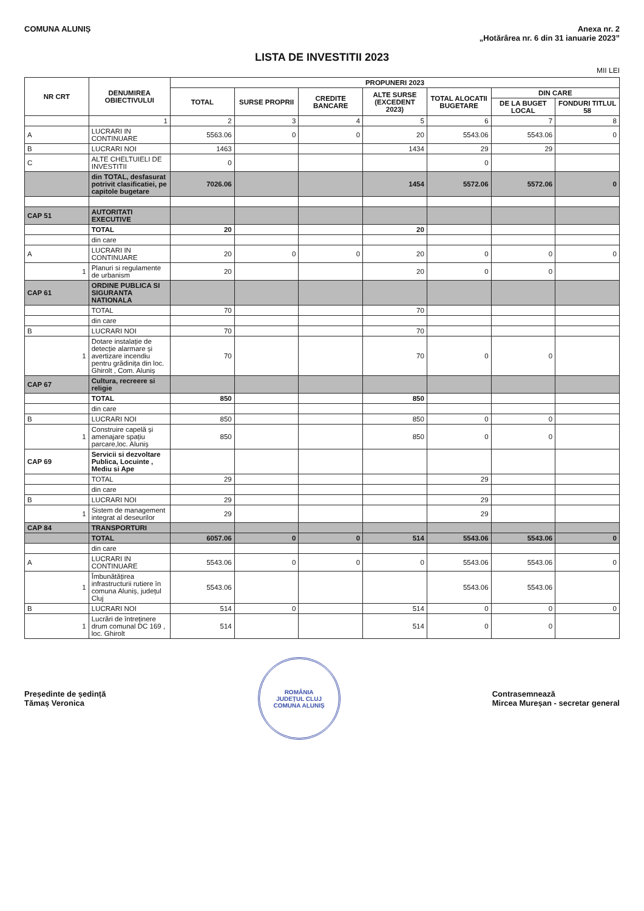COMUNA ALUNIȘ Anexa nr. 2
„Hotărârea nr. 6 din 31 ianuarie 2023”
LISTA DE INVESTITII 2023
MII LEI
| NR CRT | DENUMIREA OBIECTIVULUI | PROPUNERI 2023 | | | | | | |
| --- | --- | --- | --- | --- | --- | --- | --- | --- |
| | | TOTAL | SURSE PROPRII | CREDITE BANCARE | ALTE SURSE (EXCEDENT 2023) | TOTAL ALOCATII BUGETARE | DIN CARE | |
| | | | | | | | DE LA BUGET LOCAL | FONDURI TITLUL 58 |
| | 1 | 2 | 3 | 4 | 5 | 6 | 7 | 8 |
| A | LUCRARI IN CONTINUARE | 5563.06 | 0 | 0 | 20 | 5543.06 | 5543.06 | 0 |
| B | LUCRARI NOI | 1463 | | | 1434 | 29 | 29 | |
| C | ALTE CHELTUIELI DE INVESTITII | 0 | | | | 0 | | |
| | din TOTAL, desfasurat potrivit clasificatiei, pe capitole bugetare | 7026.06 | | | 1454 | 5572.06 | 5572.06 | 0 |
| CAP 51 | AUTORITATI EXECUTIVE | | | | | | | |
| | TOTAL | 20 | | | 20 | | | |
| | din care | | | | | | | |
| A | LUCRARI IN CONTINUARE | 20 | 0 | 0 | 20 | 0 | 0 | 0 |
| 1 | Planuri si regulamente de urbanism | 20 | | | 20 | 0 | 0 | |
| CAP 61 | ORDINE PUBLICA SI SIGURANTA NATIONALA | | | | | | | |
| | TOTAL | 70 | | | 70 | | | |
| | din care | | | | | | | |
| B | LUCRARI NOI | 70 | | | 70 | | | |
| 1 | Dotare instalație de detecție alarmare și avertizare incendiu pentru grădinița din loc. Ghirolt , Com. Aluniș | 70 | | | 70 | 0 | 0 | |
| CAP 67 | Cultura, recreere si religie | | | | | | | |
| | TOTAL | 850 | | | 850 | | | |
| | din care | | | | | | | |
| B | LUCRARI NOI | 850 | | | 850 | 0 | 0 | |
| 1 | Construire capelă și amenajare spațiu parcare,loc. Aluniș | 850 | | | 850 | 0 | 0 | |
| CAP 69 | Servicii si dezvoltare Publica, Locuinte , Mediu si Ape | | | | | | | |
| | TOTAL | 29 | | | | 29 | | |
| | din care | | | | | | | |
| B | LUCRARI NOI | 29 | | | | 29 | | |
| 1 | Sistem de management integrat al deseurilor | 29 | | | | 29 | | |
| CAP 84 | TRANSPORTURI | | | | | | | |
| | TOTAL | 6057.06 | 0 | 0 | 514 | 5543.06 | 5543.06 | 0 |
| | din care | | | | | | | |
| A | LUCRARI IN CONTINUARE | 5543.06 | 0 | 0 | 0 | 5543.06 | 5543.06 | 0 |
| 1 | Îmbunătățirea infrastructurii rutiere în comuna Aluniș, județul Cluj | 5543.06 | | | | 5543.06 | 5543.06 | |
| B | LUCRARI NOI | 514 | 0 | | 514 | 0 | 0 | 0 |
| 1 | Lucrări de întreținere drum comunal DC 169 , loc. Ghirolt | 514 | | | 514 | 0 | 0 | |
Președinte de ședință
Tămaș Veronica
ROMÂNIA
JUDEȚUL CLUJ
COMUNA ALUNIȘ
Contrasemnează
Mircea Mureșan - secretar general